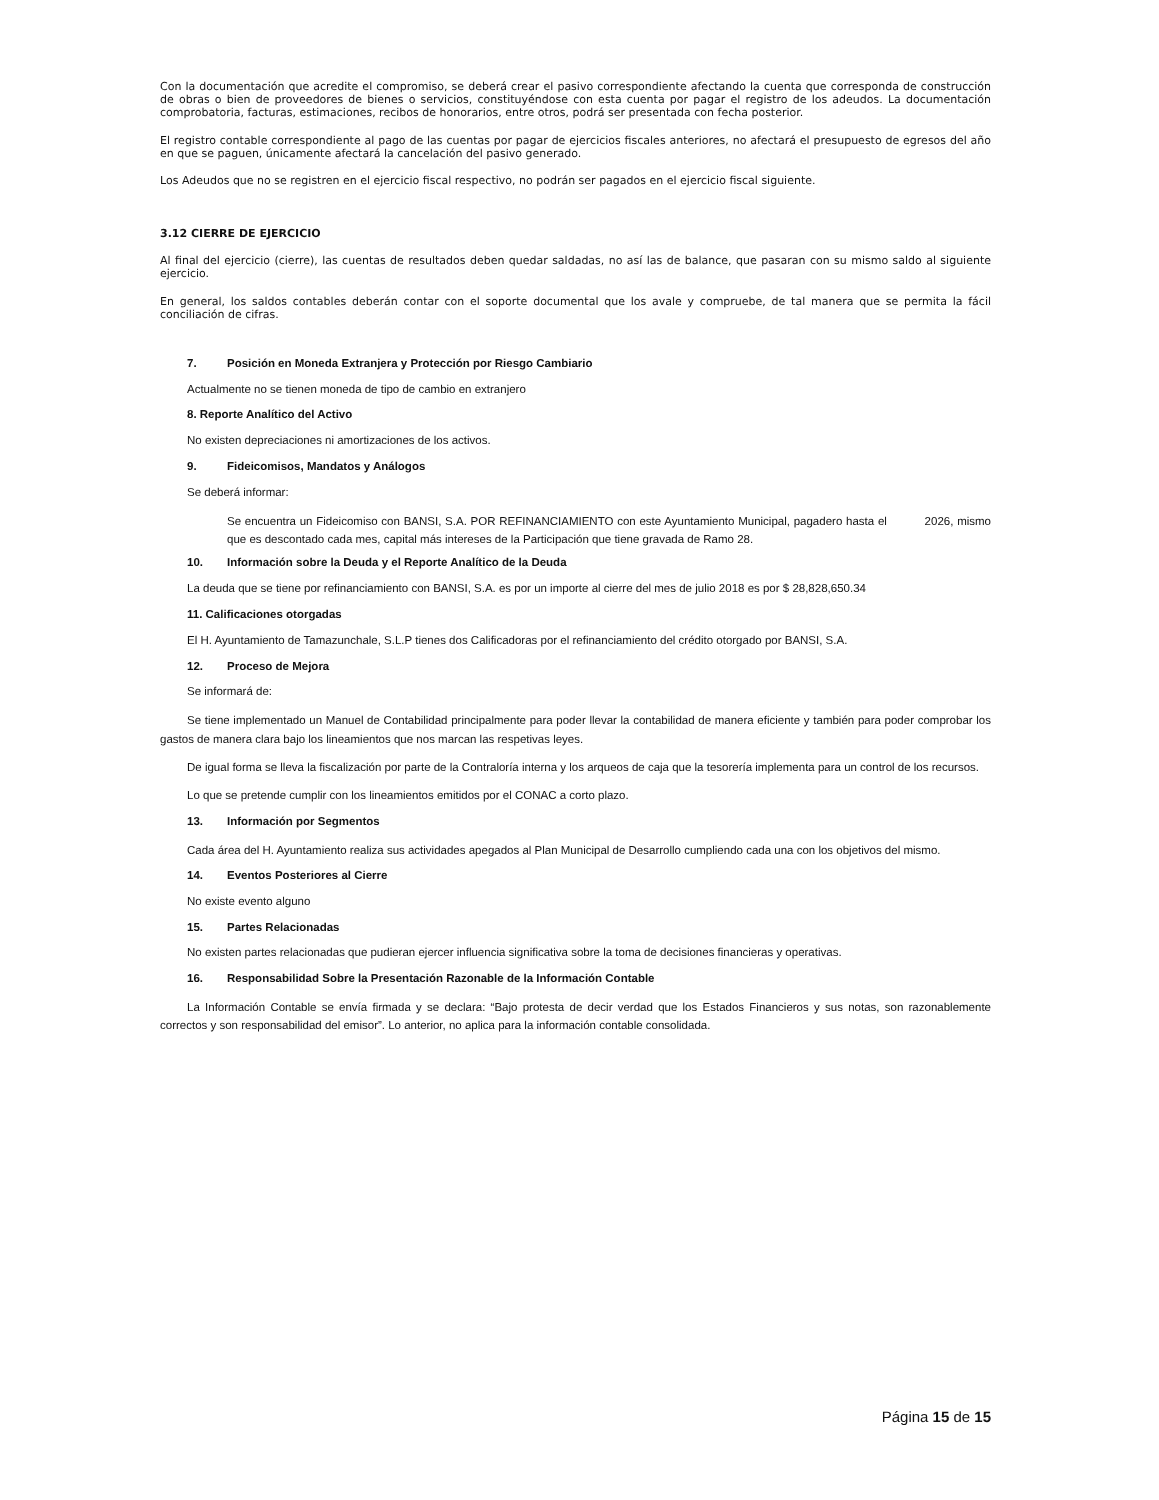Con la documentación que acredite el compromiso, se deberá crear el pasivo correspondiente afectando la cuenta que corresponda de construcción de obras o bien de proveedores de bienes o servicios, constituyéndose con esta cuenta por pagar el registro de los adeudos. La documentación comprobatoria, facturas, estimaciones, recibos de honorarios, entre otros, podrá ser presentada con fecha posterior.
El registro contable correspondiente al pago de las cuentas por pagar de ejercicios fiscales anteriores, no afectará el presupuesto de egresos del año en que se paguen, únicamente afectará la cancelación del pasivo generado.
Los Adeudos que no se registren en el ejercicio fiscal respectivo, no podrán ser pagados en el ejercicio fiscal siguiente.
3.12 CIERRE DE EJERCICIO
Al final del ejercicio (cierre), las cuentas de resultados deben quedar saldadas, no así las de balance, que pasaran con su mismo saldo al siguiente ejercicio.
En general, los saldos contables deberán contar con el soporte documental que los avale y compruebe, de tal manera que se permita la fácil conciliación de cifras.
7. Posición en Moneda Extranjera y Protección por Riesgo Cambiario
Actualmente no se tienen moneda de tipo de cambio en extranjero
8. Reporte Analítico del Activo
No existen depreciaciones ni amortizaciones de los activos.
9. Fideicomisos, Mandatos y Análogos
Se deberá informar:
Se encuentra un Fideicomiso con BANSI, S.A. POR REFINANCIAMIENTO con este Ayuntamiento Municipal, pagadero hasta el 2026, mismo que es descontado cada mes, capital más intereses de la Participación que tiene gravada de Ramo 28.
10. Información sobre la Deuda y el Reporte Analítico de la Deuda
La deuda que se tiene por refinanciamiento con BANSI, S.A. es por un importe al cierre del mes de julio 2018 es por $ 28,828,650.34
11. Calificaciones otorgadas
El H. Ayuntamiento de Tamazunchale, S.L.P tienes dos Calificadoras por el refinanciamiento del crédito otorgado por BANSI, S.A.
12. Proceso de Mejora
Se informará de:
Se tiene implementado un Manuel de Contabilidad principalmente para poder llevar la contabilidad de manera eficiente y también para poder comprobar los gastos de manera clara bajo los lineamientos que nos marcan las respetivas leyes.
De igual forma se lleva la fiscalización por parte de la Contraloría interna y los arqueos de caja que la tesorería implementa para un control de los recursos.
Lo que se pretende cumplir con los lineamientos emitidos por el CONAC a corto plazo.
13. Información por Segmentos
Cada área del H. Ayuntamiento realiza sus actividades apegados al Plan Municipal de Desarrollo cumpliendo cada una con los objetivos del mismo.
14. Eventos Posteriores al Cierre
No existe evento alguno
15. Partes Relacionadas
No existen partes relacionadas que pudieran ejercer influencia significativa sobre la toma de decisiones financieras y operativas.
16. Responsabilidad Sobre la Presentación Razonable de la Información Contable
La Información Contable se envía firmada y se declara: “Bajo protesta de decir verdad que los Estados Financieros y sus notas, son razonablemente correctos y son responsabilidad del emisor”. Lo anterior, no aplica para la información contable consolidada.
Página 15 de 15